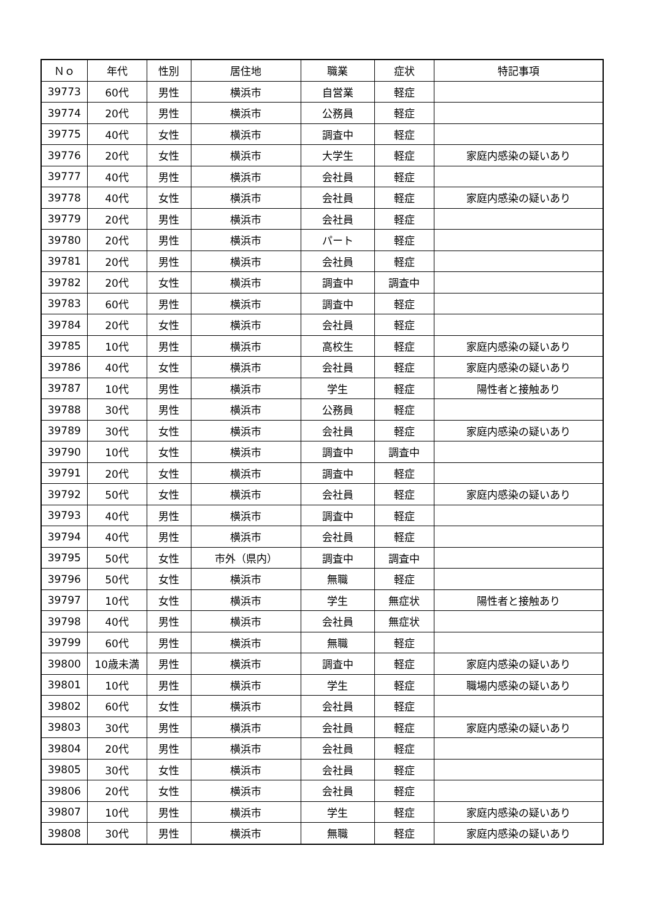| Ｎｏ | 年代 | 性別 | 居住地 | 職業 | 症状 | 特記事項 |
| --- | --- | --- | --- | --- | --- | --- |
| 39773 | 60代 | 男性 | 横浜市 | 自営業 | 軽症 | |
| 39774 | 20代 | 男性 | 横浜市 | 公務員 | 軽症 | |
| 39775 | 40代 | 女性 | 横浜市 | 調査中 | 軽症 | |
| 39776 | 20代 | 女性 | 横浜市 | 大学生 | 軽症 | 家庭内感染の疑いあり |
| 39777 | 40代 | 男性 | 横浜市 | 会社員 | 軽症 | |
| 39778 | 40代 | 女性 | 横浜市 | 会社員 | 軽症 | 家庭内感染の疑いあり |
| 39779 | 20代 | 男性 | 横浜市 | 会社員 | 軽症 | |
| 39780 | 20代 | 男性 | 横浜市 | パート | 軽症 | |
| 39781 | 20代 | 男性 | 横浜市 | 会社員 | 軽症 | |
| 39782 | 20代 | 女性 | 横浜市 | 調査中 | 調査中 | |
| 39783 | 60代 | 男性 | 横浜市 | 調査中 | 軽症 | |
| 39784 | 20代 | 女性 | 横浜市 | 会社員 | 軽症 | |
| 39785 | 10代 | 男性 | 横浜市 | 高校生 | 軽症 | 家庭内感染の疑いあり |
| 39786 | 40代 | 女性 | 横浜市 | 会社員 | 軽症 | 家庭内感染の疑いあり |
| 39787 | 10代 | 男性 | 横浜市 | 学生 | 軽症 | 陽性者と接触あり |
| 39788 | 30代 | 男性 | 横浜市 | 公務員 | 軽症 | |
| 39789 | 30代 | 女性 | 横浜市 | 会社員 | 軽症 | 家庭内感染の疑いあり |
| 39790 | 10代 | 女性 | 横浜市 | 調査中 | 調査中 | |
| 39791 | 20代 | 女性 | 横浜市 | 調査中 | 軽症 | |
| 39792 | 50代 | 女性 | 横浜市 | 会社員 | 軽症 | 家庭内感染の疑いあり |
| 39793 | 40代 | 男性 | 横浜市 | 調査中 | 軽症 | |
| 39794 | 40代 | 男性 | 横浜市 | 会社員 | 軽症 | |
| 39795 | 50代 | 女性 | 市外（県内） | 調査中 | 調査中 | |
| 39796 | 50代 | 女性 | 横浜市 | 無職 | 軽症 | |
| 39797 | 10代 | 女性 | 横浜市 | 学生 | 無症状 | 陽性者と接触あり |
| 39798 | 40代 | 男性 | 横浜市 | 会社員 | 無症状 | |
| 39799 | 60代 | 男性 | 横浜市 | 無職 | 軽症 | |
| 39800 | 10歳未満 | 男性 | 横浜市 | 調査中 | 軽症 | 家庭内感染の疑いあり |
| 39801 | 10代 | 男性 | 横浜市 | 学生 | 軽症 | 職場内感染の疑いあり |
| 39802 | 60代 | 女性 | 横浜市 | 会社員 | 軽症 | |
| 39803 | 30代 | 男性 | 横浜市 | 会社員 | 軽症 | 家庭内感染の疑いあり |
| 39804 | 20代 | 男性 | 横浜市 | 会社員 | 軽症 | |
| 39805 | 30代 | 女性 | 横浜市 | 会社員 | 軽症 | |
| 39806 | 20代 | 女性 | 横浜市 | 会社員 | 軽症 | |
| 39807 | 10代 | 男性 | 横浜市 | 学生 | 軽症 | 家庭内感染の疑いあり |
| 39808 | 30代 | 男性 | 横浜市 | 無職 | 軽症 | 家庭内感染の疑いあり |